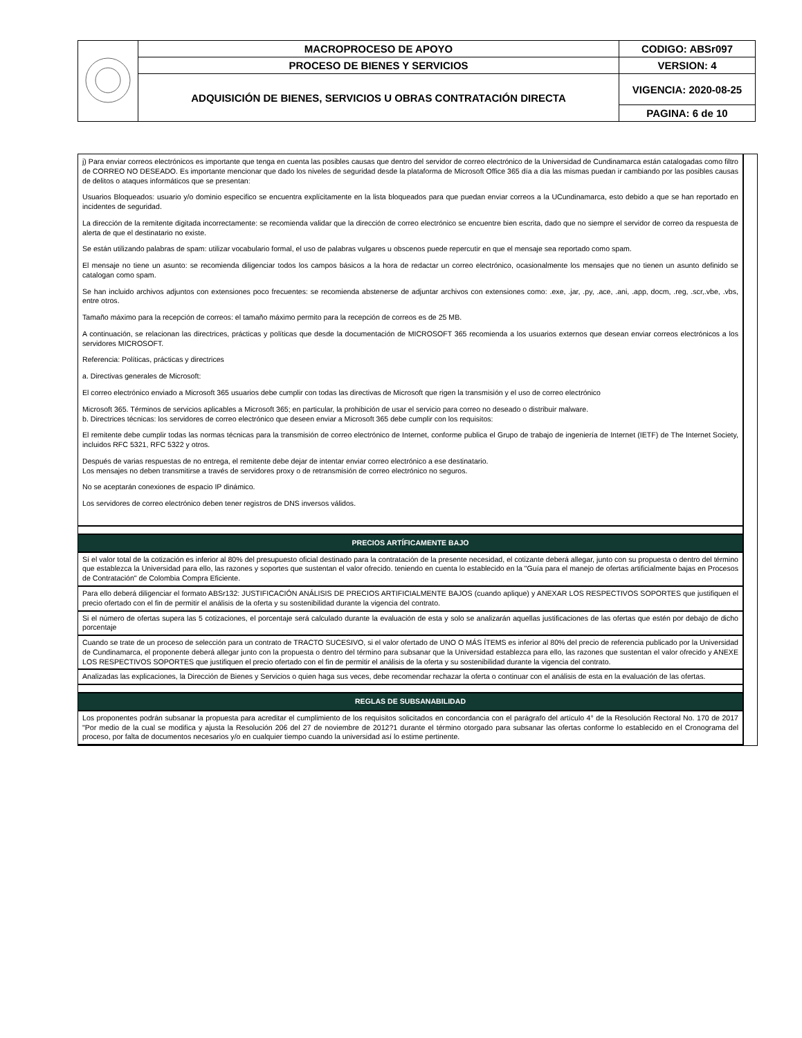| | MACROPROCESO DE APOYO | CODIGO: ABSr097 |
| | PROCESO DE BIENES Y SERVICIOS | VERSION: 4 |
| | ADQUISICIÓN DE BIENES, SERVICIOS U OBRAS CONTRATACIÓN DIRECTA | VIGENCIA: 2020-08-25 |
| | | PAGINA: 6 de 10 |
j) Para enviar correos electrónicos es importante que tenga en cuenta las posibles causas que dentro del servidor de correo electrónico de la Universidad de Cundinamarca están catalogadas como filtro de CORREO NO DESEADO. Es importante mencionar que dado los niveles de seguridad desde la plataforma de Microsoft Office 365 día a día las mismas puedan ir cambiando por las posibles causas de delitos o ataques informáticos que se presentan:
Usuarios Bloqueados: usuario y/o dominio especifico se encuentra explícitamente en la lista bloqueados para que puedan enviar correos a la UCundinamarca, esto debido a que se han reportado en incidentes de seguridad.
La dirección de la remitente digitada incorrectamente: se recomienda validar que la dirección de correo electrónico se encuentre bien escrita, dado que no siempre el servidor de correo da respuesta de alerta de que el destinatario no existe.
Se están utilizando palabras de spam: utilizar vocabulario formal, el uso de palabras vulgares u obscenos puede repercutir en que el mensaje sea reportado como spam.
El mensaje no tiene un asunto: se recomienda diligenciar todos los campos básicos a la hora de redactar un correo electrónico, ocasionalmente los mensajes que no tienen un asunto definido se catalogan como spam.
Se han incluido archivos adjuntos con extensiones poco frecuentes: se recomienda abstenerse de adjuntar archivos con extensiones como: .exe, .jar, .py, .ace, .ani, .app, docm, .reg, .scr,.vbe, .vbs, entre otros.
Tamaño máximo para la recepción de correos: el tamaño máximo permito para la recepción de correos es de 25 MB.
A continuación, se relacionan las directrices, prácticas y políticas que desde la documentación de MICROSOFT 365 recomienda a los usuarios externos que desean enviar correos electrónicos a los servidores MICROSOFT.
Referencia: Políticas, prácticas y directrices
a. Directivas generales de Microsoft:
El correo electrónico enviado a Microsoft 365 usuarios debe cumplir con todas las directivas de Microsoft que rigen la transmisión y el uso de correo electrónico
Microsoft 365. Términos de servicios aplicables a Microsoft 365; en particular, la prohibición de usar el servicio para correo no deseado o distribuir malware.
b. Directrices técnicas: los servidores de correo electrónico que deseen enviar a Microsoft 365 debe cumplir con los requisitos:
El remitente debe cumplir todas las normas técnicas para la transmisión de correo electrónico de Internet, conforme publica el Grupo de trabajo de ingeniería de Internet (IETF) de The Internet Society, incluidos RFC 5321, RFC 5322 y otros.
Después de varias respuestas de no entrega, el remitente debe dejar de intentar enviar correo electrónico a ese destinatario.
Los mensajes no deben transmitirse a través de servidores proxy o de retransmisión de correo electrónico no seguros.
No se aceptarán conexiones de espacio IP dinámico.
Los servidores de correo electrónico deben tener registros de DNS inversos válidos.
PRECIOS ARTÍFICAMENTE BAJO
Sí el valor total de la cotización es inferior al 80% del presupuesto oficial destinado para la contratación de la presente necesidad, el cotizante deberá allegar, junto con su propuesta o dentro del término que establezca la Universidad para ello, las razones y soportes que sustentan el valor ofrecido. teniendo en cuenta lo establecido en la "Guía para el manejo de ofertas artificialmente bajas en Procesos de Contratación" de Colombia Compra Eficiente.
Para ello deberá diligenciar el formato ABSr132: JUSTIFICACIÓN ANÁLISIS DE PRECIOS ARTIFICIALMENTE BAJOS (cuando aplique) y ANEXAR LOS RESPECTIVOS SOPORTES que justifiquen el precio ofertado con el fin de permitir el análisis de la oferta y su sostenibilidad durante la vigencia del contrato.
Si el número de ofertas supera las 5 cotizaciones, el porcentaje será calculado durante la evaluación de esta y solo se analizarán aquellas justificaciones de las ofertas que estén por debajo de dicho porcentaje
Cuando se trate de un proceso de selección para un contrato de TRACTO SUCESIVO, si el valor ofertado de UNO O MÁS ÍTEMS es inferior al 80% del precio de referencia publicado por la Universidad de Cundinamarca, el proponente deberá allegar junto con la propuesta o dentro del término para subsanar que la Universidad establezca para ello, las razones que sustentan el valor ofrecido y ANEXE LOS RESPECTIVOS SOPORTES que justifiquen el precio ofertado con el fin de permitir el análisis de la oferta y su sostenibilidad durante la vigencia del contrato.
Analizadas las explicaciones, la Dirección de Bienes y Servicios o quien haga sus veces, debe recomendar rechazar la oferta o continuar con el análisis de esta en la evaluación de las ofertas.
REGLAS DE SUBSANABILIDAD
Los proponentes podrán subsanar la propuesta para acreditar el cumplimiento de los requisitos solicitados en concordancia con el parágrafo del artículo 4° de la Resolución Rectoral No. 170 de 2017 "Por medio de la cual se modifica y ajusta la Resolución 206 del 27 de noviembre de 2012?1 durante el término otorgado para subsanar las ofertas conforme lo establecido en el Cronograma del proceso, por falta de documentos necesarios y/o en cualquier tiempo cuando la universidad así lo estime pertinente.